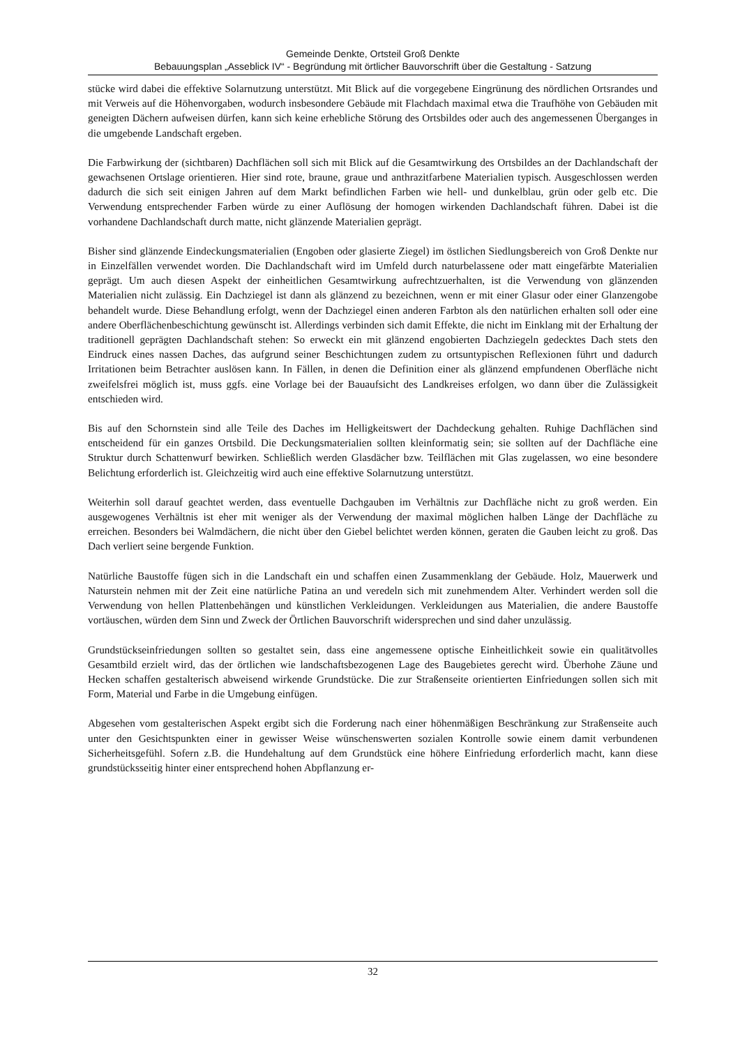Gemeinde Denkte, Ortsteil Groß Denkte
Bebauungsplan „Asseblick IV“ - Begründung mit örtlicher Bauvorschrift über die Gestaltung - Satzung
stücke wird dabei die effektive Solarnutzung unterstützt. Mit Blick auf die vorgegebene Eingrünung des nördlichen Ortsrandes und mit Verweis auf die Höhenvorgaben, wodurch insbesondere Gebäude mit Flachdach maximal etwa die Traufhöhe von Gebäuden mit geneigten Dächern aufweisen dürfen, kann sich keine erhebliche Störung des Ortsbildes oder auch des angemessenen Überganges in die umgebende Landschaft ergeben.
Die Farbwirkung der (sichtbaren) Dachflächen soll sich mit Blick auf die Gesamtwirkung des Ortsbildes an der Dachlandschaft der gewachsenen Ortslage orientieren. Hier sind rote, braune, graue und anthrazitfarbene Materialien typisch. Ausgeschlossen werden dadurch die sich seit einigen Jahren auf dem Markt befindlichen Farben wie hell- und dunkelblau, grün oder gelb etc. Die Verwendung entsprechender Farben würde zu einer Auflösung der homogen wirkenden Dachlandschaft führen. Dabei ist die vorhandene Dachlandschaft durch matte, nicht glänzende Materialien geprägt.
Bisher sind glänzende Eindeckungsmaterialien (Engoben oder glasierte Ziegel) im östlichen Siedlungsbereich von Groß Denkte nur in Einzelfällen verwendet worden. Die Dachlandschaft wird im Umfeld durch naturbelassene oder matt eingefärbte Materialien geprägt. Um auch diesen Aspekt der einheitlichen Gesamtwirkung aufrechtzuerhalten, ist die Verwendung von glänzenden Materialien nicht zulässig. Ein Dachziegel ist dann als glänzend zu bezeichnen, wenn er mit einer Glasur oder einer Glanzengobe behandelt wurde. Diese Behandlung erfolgt, wenn der Dachziegel einen anderen Farbton als den natürlichen erhalten soll oder eine andere Oberflächenbeschichtung gewünscht ist. Allerdings verbinden sich damit Effekte, die nicht im Einklang mit der Erhaltung der traditionell geprägten Dachlandschaft stehen: So erweckt ein mit glänzend engobierten Dachziegeln gedecktes Dach stets den Eindruck eines nassen Daches, das aufgrund seiner Beschichtungen zudem zu ortsuntypischen Reflexionen führt und dadurch Irritationen beim Betrachter auslösen kann. In Fällen, in denen die Definition einer als glänzend empfundenen Oberfläche nicht zweifelsfrei möglich ist, muss ggfs. eine Vorlage bei der Bauaufsicht des Landkreises erfolgen, wo dann über die Zulässigkeit entschieden wird.
Bis auf den Schornstein sind alle Teile des Daches im Helligkeitswert der Dachdeckung gehalten. Ruhige Dachflächen sind entscheidend für ein ganzes Ortsbild. Die Deckungsmaterialien sollten kleinformatig sein; sie sollten auf der Dachfläche eine Struktur durch Schattenwurf bewirken. Schließlich werden Glasdächer bzw. Teilflächen mit Glas zugelassen, wo eine besondere Belichtung erforderlich ist. Gleichzeitig wird auch eine effektive Solarnutzung unterstützt.
Weiterhin soll darauf geachtet werden, dass eventuelle Dachgauben im Verhältnis zur Dachfläche nicht zu groß werden. Ein ausgewogenes Verhältnis ist eher mit weniger als der Verwendung der maximal möglichen halben Länge der Dachfläche zu erreichen. Besonders bei Walmdächern, die nicht über den Giebel belichtet werden können, geraten die Gauben leicht zu groß. Das Dach verliert seine bergende Funktion.
Natürliche Baustoffe fügen sich in die Landschaft ein und schaffen einen Zusammenklang der Gebäude. Holz, Mauerwerk und Naturstein nehmen mit der Zeit eine natürliche Patina an und veredeln sich mit zunehmendem Alter. Verhindert werden soll die Verwendung von hellen Plattenbehängen und künstlichen Verkleidungen. Verkleidungen aus Materialien, die andere Baustoffe vortäuschen, würden dem Sinn und Zweck der Örtlichen Bauvorschrift widersprechen und sind daher unzulässig.
Grundstückseinfriedungen sollten so gestaltet sein, dass eine angemessene optische Einheitlichkeit sowie ein qualitätvolles Gesamtbild erzielt wird, das der örtlichen wie landschaftsbezogenen Lage des Baugebietes gerecht wird. Überhohe Zäune und Hecken schaffen gestalterisch abweisend wirkende Grundstücke. Die zur Straßenseite orientierten Einfriedungen sollen sich mit Form, Material und Farbe in die Umgebung einfügen.
Abgesehen vom gestalterischen Aspekt ergibt sich die Forderung nach einer höhenmäßigen Beschränkung zur Straßenseite auch unter den Gesichtspunkten einer in gewisser Weise wünschenswerten sozialen Kontrolle sowie einem damit verbundenen Sicherheitsgefühl. Sofern z.B. die Hundehaltung auf dem Grundstück eine höhere Einfriedung erforderlich macht, kann diese grundstücksseitig hinter einer entsprechend hohen Abpflanzung er-
32